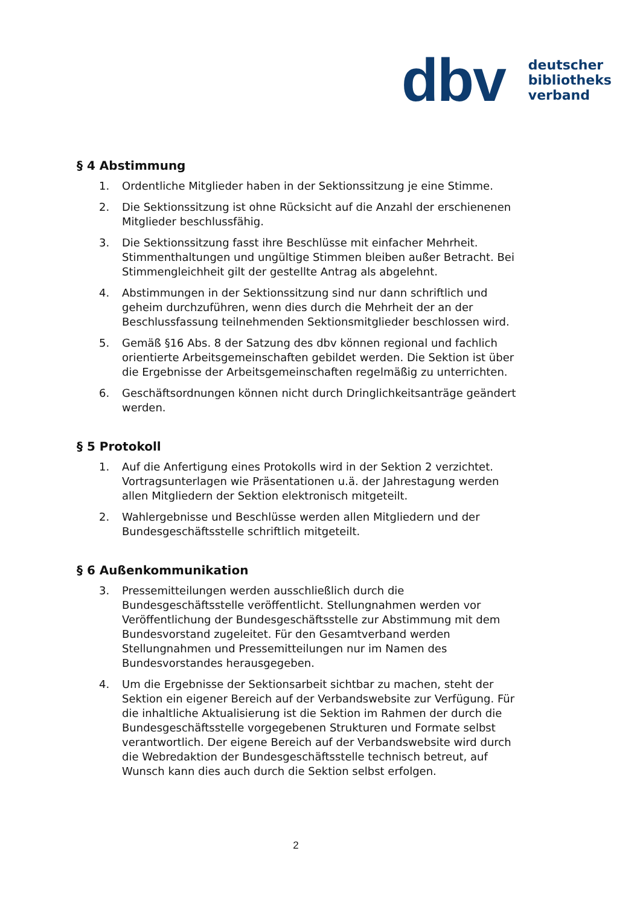dbv deutscher
bibliotheks
verband
§ 4 Abstimmung
1. Ordentliche Mitglieder haben in der Sektionssitzung je eine Stimme.
2. Die Sektionssitzung ist ohne Rücksicht auf die Anzahl der erschienenen Mitglieder beschlussfähig.
3. Die Sektionssitzung fasst ihre Beschlüsse mit einfacher Mehrheit. Stimmenthaltungen und ungültige Stimmen bleiben außer Betracht. Bei Stimmengleichheit gilt der gestellte Antrag als abgelehnt.
4. Abstimmungen in der Sektionssitzung sind nur dann schriftlich und geheim durchzuführen, wenn dies durch die Mehrheit der an der Beschlussfassung teilnehmenden Sektionsmitglieder beschlossen wird.
5. Gemäß §16 Abs. 8 der Satzung des dbv können regional und fachlich orientierte Arbeitsgemeinschaften gebildet werden. Die Sektion ist über die Ergebnisse der Arbeitsgemeinschaften regelmäßig zu unterrichten.
6. Geschäftsordnungen können nicht durch Dringlichkeitsanträge geändert werden.
§ 5 Protokoll
1. Auf die Anfertigung eines Protokolls wird in der Sektion 2 verzichtet. Vortragsunterlagen wie Präsentationen u.ä. der Jahrestagung werden allen Mitgliedern der Sektion elektronisch mitgeteilt.
2. Wahlergebnisse und Beschlüsse werden allen Mitgliedern und der Bundesgeschäftsstelle schriftlich mitgeteilt.
§ 6 Außenkommunikation
3. Pressemitteilungen werden ausschließlich durch die Bundesgeschäftsstelle veröffentlicht. Stellungnahmen werden vor Veröffentlichung der Bundesgeschäftsstelle zur Abstimmung mit dem Bundesvorstand zugeleitet. Für den Gesamtverband werden Stellungnahmen und Pressemitteilungen nur im Namen des Bundesvorstandes herausgegeben.
4. Um die Ergebnisse der Sektionsarbeit sichtbar zu machen, steht der Sektion ein eigener Bereich auf der Verbandswebsite zur Verfügung. Für die inhaltliche Aktualisierung ist die Sektion im Rahmen der durch die Bundesgeschäftsstelle vorgegebenen Strukturen und Formate selbst verantwortlich. Der eigene Bereich auf der Verbandswebsite wird durch die Webredaktion der Bundesgeschäftsstelle technisch betreut, auf Wunsch kann dies auch durch die Sektion selbst erfolgen.
2